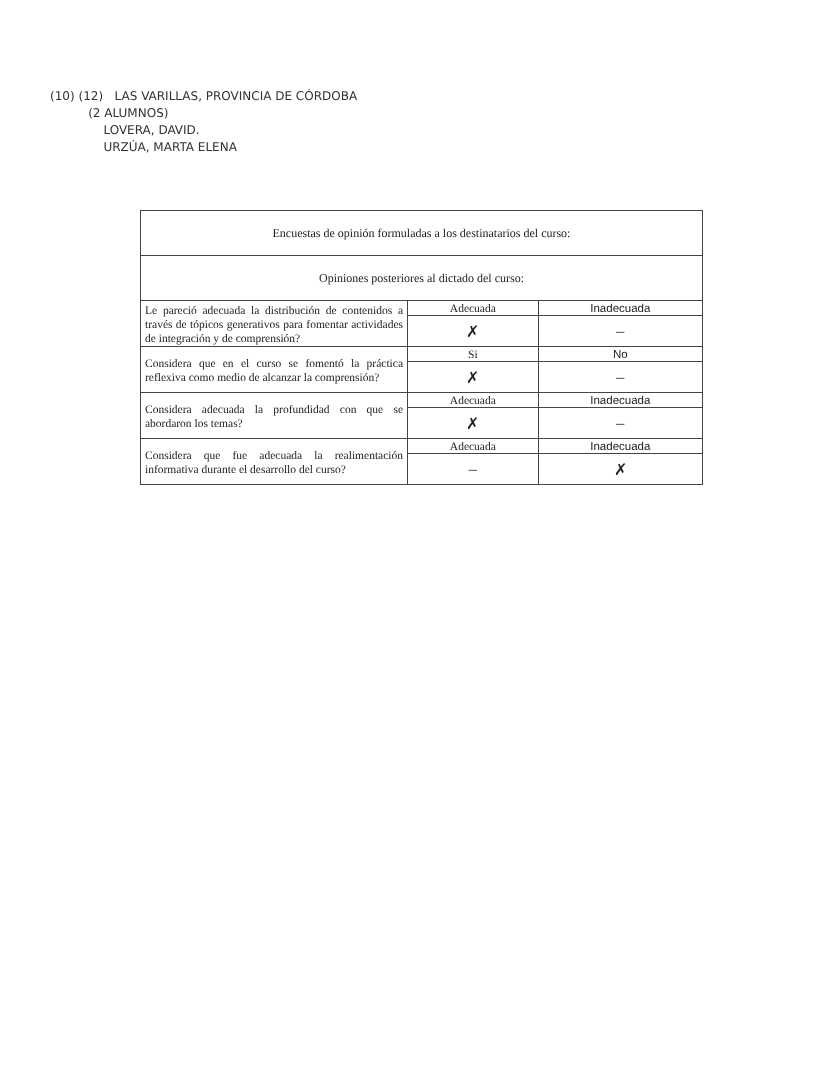(10) (12) LAS VARILLAS, PROVINCIA DE CÓRDOBA
(2 ALUMNOS)
LOVERA, DAVID.
URZÚA, MARTA ELENA
| Encuestas de opinión formuladas a los destinatarios del curso: | | |
| Opiniones posteriores al dictado del curso: | | |
| Le pareció adecuada la distribución de contenidos a través de tópicos generativos para fomentar actividades de integración y de comprensión? | Adecuada | Inadecuada |
| | ✗ | – |
| Considera que en el curso se fomentó la práctica reflexiva como medio de alcanzar la comprensión? | Si | No |
| | ✗ | – |
| Considera adecuada la profundidad con que se abordaron los temas? | Adecuada | Inadecuada |
| | ✗ | – |
| Considera que fue adecuada la realimentación informativa durante el desarrollo del curso? | Adecuada | Inadecuada |
| | – | ✗ |